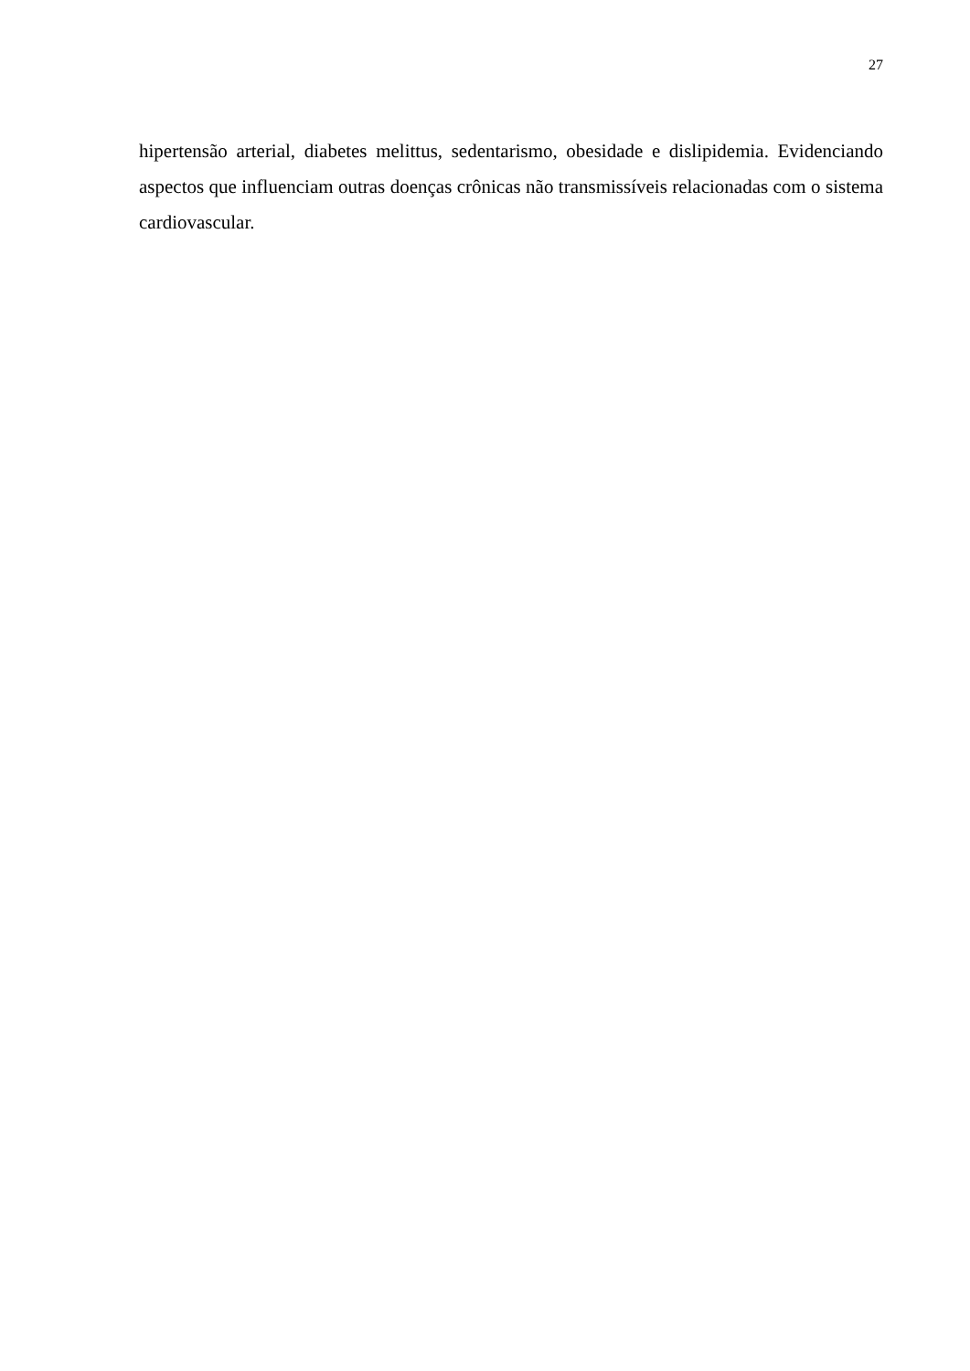27
hipertensão arterial, diabetes melittus, sedentarismo, obesidade e dislipidemia. Evidenciando aspectos que influenciam outras doenças crônicas não transmissíveis relacionadas com o sistema cardiovascular.